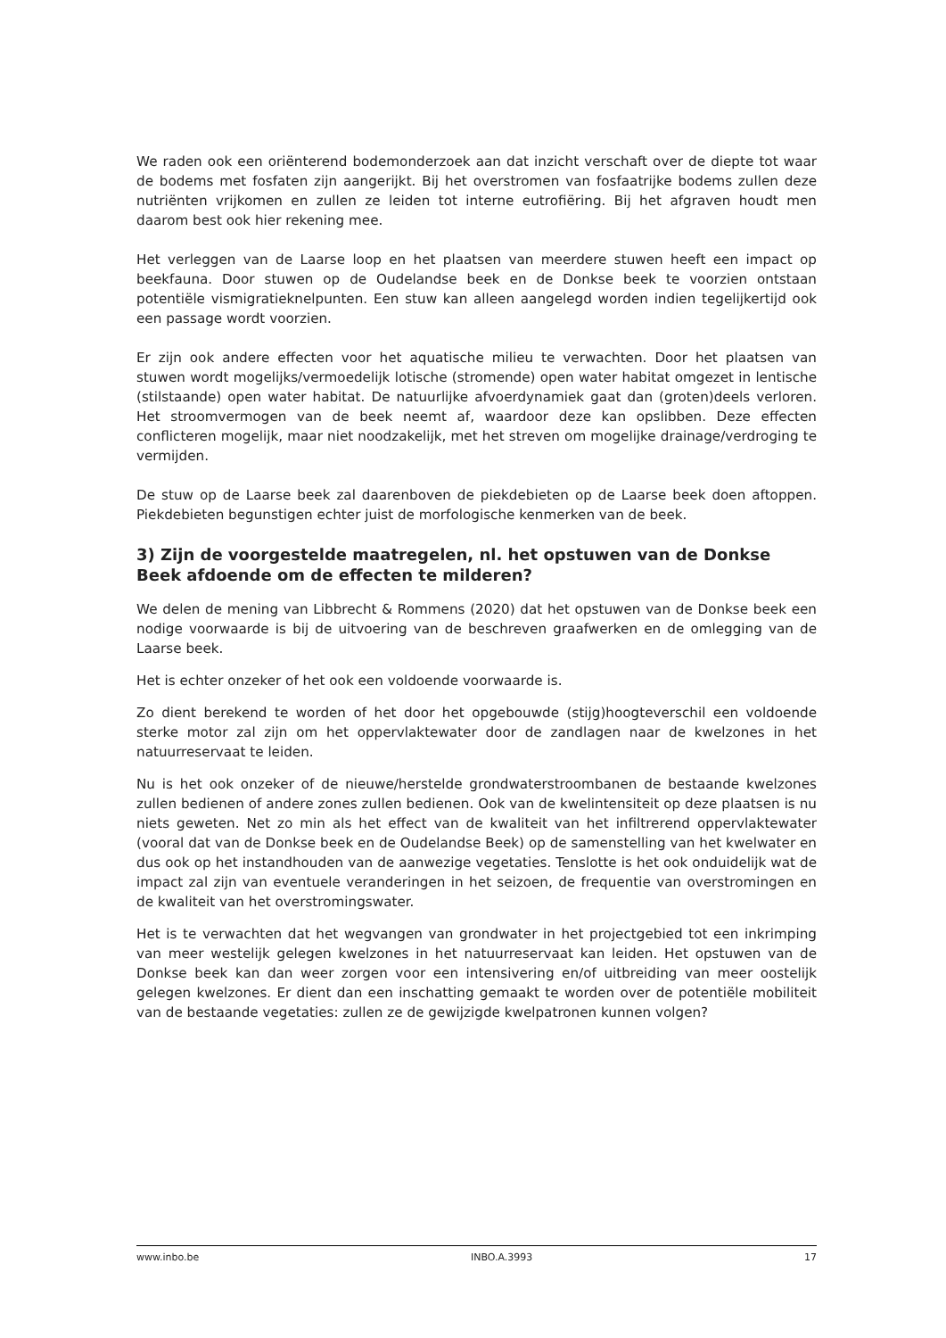We raden ook een oriënterend bodemonderzoek aan dat inzicht verschaft over de diepte tot waar de bodems met fosfaten zijn aangerijkt. Bij het overstromen van fosfaatrijke bodems zullen deze nutriënten vrijkomen en zullen ze leiden tot interne eutrofiëring. Bij het afgraven houdt men daarom best ook hier rekening mee.
Het verleggen van de Laarse loop en het plaatsen van meerdere stuwen heeft een impact op beekfauna. Door stuwen op de Oudelandse beek en de Donkse beek te voorzien ontstaan potentiële vismigratieknelpunten. Een stuw kan alleen aangelegd worden indien tegelijkertijd ook een passage wordt voorzien.
Er zijn ook andere effecten voor het aquatische milieu te verwachten. Door het plaatsen van stuwen wordt mogelijks/vermoedelijk lotische (stromende) open water habitat omgezet in lentische (stilstaande) open water habitat. De natuurlijke afvoerdynamiek gaat dan (groten)deels verloren. Het stroomvermogen van de beek neemt af, waardoor deze kan opslibben. Deze effecten conflicteren mogelijk, maar niet noodzakelijk, met het streven om mogelijke drainage/verdroging te vermijden.
De stuw op de Laarse beek zal daarenboven de piekdebieten op de Laarse beek doen aftoppen. Piekdebieten begunstigen echter juist de morfologische kenmerken van de beek.
3) Zijn de voorgestelde maatregelen, nl. het opstuwen van de Donkse Beek afdoende om de effecten te milderen?
We delen de mening van Libbrecht & Rommens (2020) dat het opstuwen van de Donkse beek een nodige voorwaarde is bij de uitvoering van de beschreven graafwerken en de omlegging van de Laarse beek.
Het is echter onzeker of het ook een voldoende voorwaarde is.
Zo dient berekend te worden of het door het opgebouwde (stijg)hoogteverschil een voldoende sterke motor zal zijn om het oppervlaktewater door de zandlagen naar de kwelzones in het natuurreservaat te leiden.
Nu is het ook onzeker of de nieuwe/herstelde grondwaterstroombanen de bestaande kwelzones zullen bedienen of andere zones zullen bedienen. Ook van de kwelintensiteit op deze plaatsen is nu niets geweten. Net zo min als het effect van de kwaliteit van het infiltrerend oppervlaktewater (vooral dat van de Donkse beek en de Oudelandse Beek) op de samenstelling van het kwelwater en dus ook op het instandhouden van de aanwezige vegetaties. Tenslotte is het ook onduidelijk wat de impact zal zijn van eventuele veranderingen in het seizoen, de frequentie van overstromingen en de kwaliteit van het overstromingswater.
Het is te verwachten dat het wegvangen van grondwater in het projectgebied tot een inkrimping van meer westelijk gelegen kwelzones in het natuurreservaat kan leiden. Het opstuwen van de Donkse beek kan dan weer zorgen voor een intensivering en/of uitbreiding van meer oostelijk gelegen kwelzones. Er dient dan een inschatting gemaakt te worden over de potentiële mobiliteit van de bestaande vegetaties: zullen ze de gewijzigde kwelpatronen kunnen volgen?
www.inbo.be INBO.A.3993 17